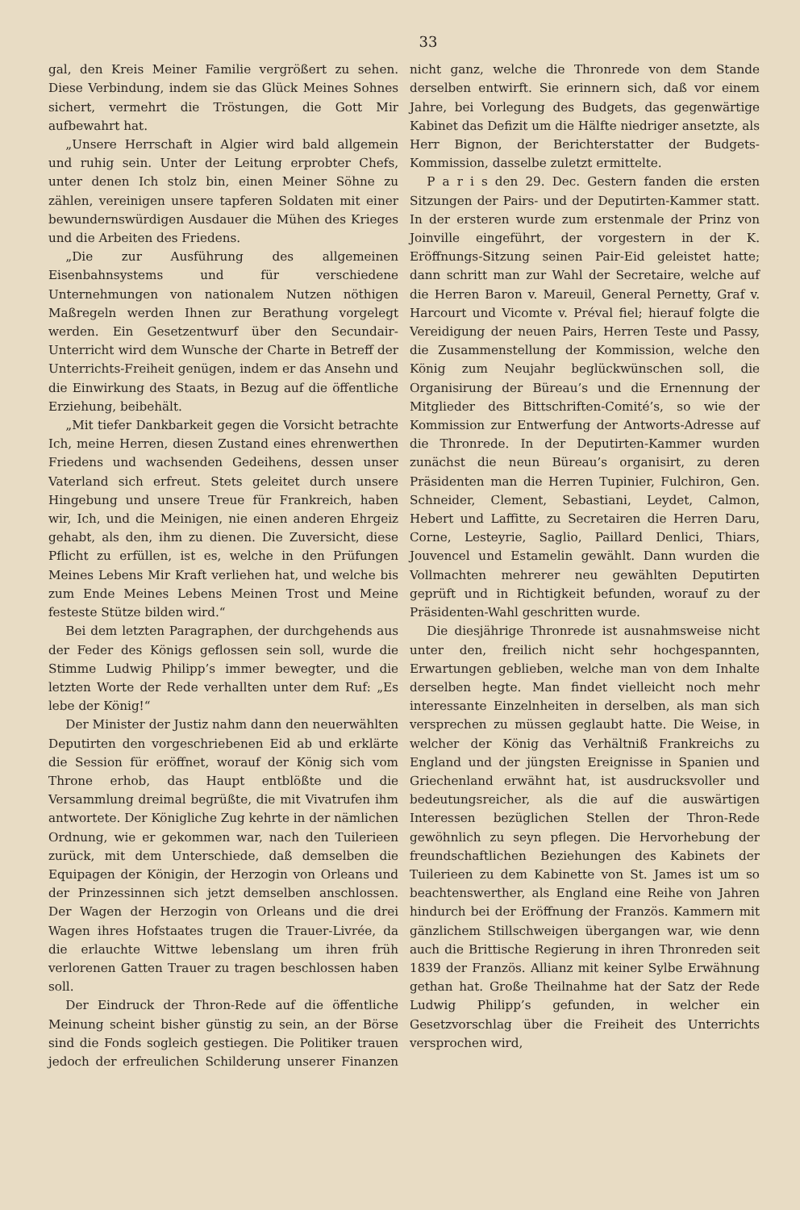33
gal, den Kreis Meiner Familie vergrößert zu sehen. Diese Verbindung, indem sie das Glück Meines Sohnes sichert, vermehrt die Tröstungen, die Gott Mir aufbewahrt hat.
„Unsere Herrschaft in Algier wird bald allgemein und ruhig sein. Unter der Leitung erprobter Chefs, unter denen Ich stolz bin, einen Meiner Söhne zu zählen, vereinigen unsere tapferen Soldaten mit einer bewundernswürdigen Ausdauer die Mühen des Krieges und die Arbeiten des Friedens.
„Die zur Ausführung des allgemeinen Eisenbahnsystems und für verschiedene Unternehmungen von nationalem Nutzen nöthigen Maßregeln werden Ihnen zur Berathung vorgelegt werden. Ein Gesetzentwurf über den Secundair-Unterricht wird dem Wunsche der Charte in Betreff der Unterrichts-Freiheit genügen, indem er das Ansehn und die Einwirkung des Staats, in Bezug auf die öffentliche Erziehung, beibehält.
„Mit tiefer Dankbarkeit gegen die Vorsicht betrachte Ich, meine Herren, diesen Zustand eines ehrenwerthen Friedens und wachsenden Gedeihens, dessen unser Vaterland sich erfreut. Stets geleitet durch unsere Hingebung und unsere Treue für Frankreich, haben wir, Ich, und die Meinigen, nie einen anderen Ehrgeiz gehabt, als den, ihm zu dienen. Die Zuversicht, diese Pflicht zu erfüllen, ist es, welche in den Prüfungen Meines Lebens Mir Kraft verliehen hat, und welche bis zum Ende Meines Lebens Meinen Trost und Meine festeste Stütze bilden wird.“
Bei dem letzten Paragraphen, der durchgehends aus der Feder des Königs geflossen sein soll, wurde die Stimme Ludwig Philipp’s immer bewegter, und die letzten Worte der Rede verhallten unter dem Ruf: „Es lebe der König!“
Der Minister der Justiz nahm dann den neuerwählten Deputirten den vorgeschriebenen Eid ab und erklärte die Session für eröffnet, worauf der König sich vom Throne erhob, das Haupt entblößte und die Versammlung dreimal begrüßte, die mit Vivatrufen ihm antwortete. Der Königliche Zug kehrte in der nämlichen Ordnung, wie er gekommen war, nach den Tuilerieen zurück, mit dem Unterschiede, daß demselben die Equipagen der Königin, der Herzogin von Orleans und der Prinzessinnen sich jetzt demselben anschlossen. Der Wagen der Herzogin von Orleans und die drei Wagen ihres Hofstaates trugen die Trauer-Livrée, da die erlauchte Wittwe lebenslang um ihren früh verlorenen Gatten Trauer zu tragen beschlossen haben soll.
Der Eindruck der Thron-Rede auf die öffentliche Meinung scheint bisher günstig zu sein, an der Börse sind die Fonds sogleich gestiegen. Die Politiker trauen jedoch der erfreulichen Schilderung unserer Finanzen nicht ganz, welche die Thronrede von dem Stande derselben entwirft. Sie erinnern sich, daß vor einem Jahre, bei Vorlegung des Budgets, das gegenwärtige Kabinet das Defizit um die Hälfte niedriger ansetzte, als Herr Bignon, der Berichterstatter der Budgets-Kommission, dasselbe zuletzt ermittelte.
P a r i s den 29. Dec. Gestern fanden die ersten Sitzungen der Pairs- und der Deputirten-Kammer statt. In der ersteren wurde zum erstenmale der Prinz von Joinville eingeführt, der vorgestern in der K. Eröffnungs-Sitzung seinen Pair-Eid geleistet hatte; dann schritt man zur Wahl der Secretaire, welche auf die Herren Baron v. Mareuil, General Pernetty, Graf v. Harcourt und Vicomte v. Préval fiel; hierauf folgte die Vereidigung der neuen Pairs, Herren Teste und Passy, die Zusammenstellung der Kommission, welche den König zum Neujahr beglückwünschen soll, die Organisirung der Büreau’s und die Ernennung der Mitglieder des Bittschriften-Comité’s, so wie der Kommission zur Entwerfung der Antworts-Adresse auf die Thronrede. In der Deputirten-Kammer wurden zunächst die neun Büreau’s organisirt, zu deren Präsidenten man die Herren Tupinier, Fulchiron, Gen. Schneider, Clement, Sebastiani, Leydet, Calmon, Hebert und Laffitte, zu Secretairen die Herren Daru, Corne, Lesteyrie, Saglio, Paillard Denlici, Thiars, Jouvencel und Estamelin gewählt. Dann wurden die Vollmachten mehrerer neu gewählten Deputirten geprüft und in Richtigkeit befunden, worauf zu der Präsidenten-Wahl geschritten wurde.
Die diesjährige Thronrede ist ausnahmsweise nicht unter den, freilich nicht sehr hochgespannten, Erwartungen geblieben, welche man von dem Inhalte derselben hegte. Man findet vielleicht noch mehr interessante Einzelnheiten in derselben, als man sich versprechen zu müssen geglaubt hatte. Die Weise, in welcher der König das Verhältniß Frankreichs zu England und der jüngsten Ereignisse in Spanien und Griechenland erwähnt hat, ist ausdrucksvoller und bedeutungsreicher, als die auf die auswärtigen Interessen bezüglichen Stellen der Thron-Rede gewöhnlich zu seyn pflegen. Die Hervorhebung der freundschaftlichen Beziehungen des Kabinets der Tuilerieen zu dem Kabinette von St. James ist um so beachtenswerther, als England eine Reihe von Jahren hindurch bei der Eröffnung der Französ. Kammern mit gänzlichem Stillschweigen übergangen war, wie denn auch die Brittische Regierung in ihren Thronreden seit 1839 der Französ. Allianz mit keiner Sylbe Erwähnung gethan hat. Große Theilnahme hat der Satz der Rede Ludwig Philipp’s gefunden, in welcher ein Gesetzvorschlag über die Freiheit des Unterrichts versprochen wird,